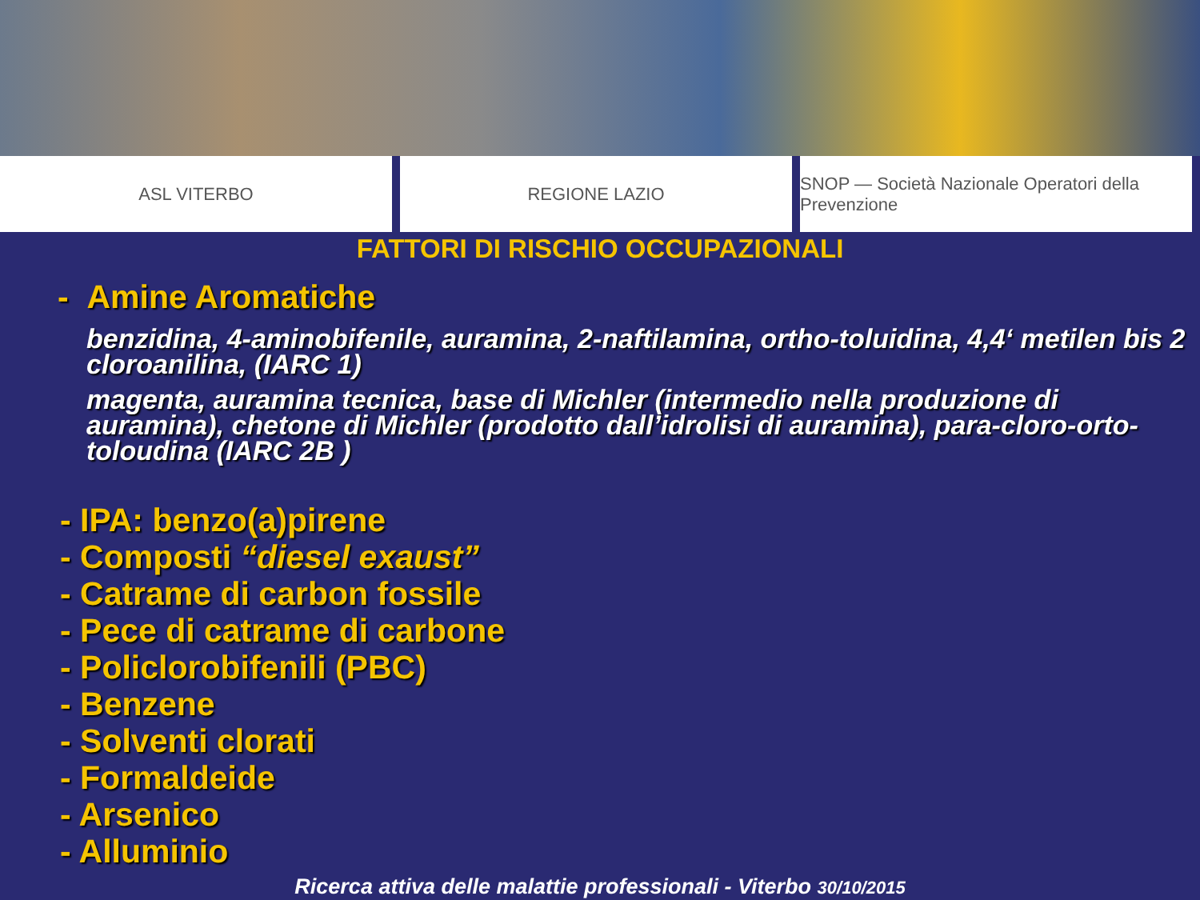ASL VITERBO REGIONE LAZIO SNOP — Società Nazionale Operatori della Prevenzione
FATTORI DI RISCHIO OCCUPAZIONALI
- Amine Aromatiche
benzidina, 4-aminobifenile, auramina, 2-naftilamina, ortho-toluidina, 4,4‘ metilen bis 2 cloroanilina, (IARC 1)
magenta, auramina tecnica, base di Michler (intermedio nella produzione di auramina), chetone di Michler (prodotto dall’idrolisi di auramina), para-cloro-orto-toloudina (IARC 2B )
- IPA: benzo(a)pirene
- Composti “diesel exaust”
- Catrame di carbon fossile
- Pece di catrame di carbone
- Policlorobifenili (PBC)
- Benzene
- Solventi clorati
- Formaldeide
- Arsenico
- Alluminio
Ricerca attiva delle malattie professionali - Viterbo 30/10/2015